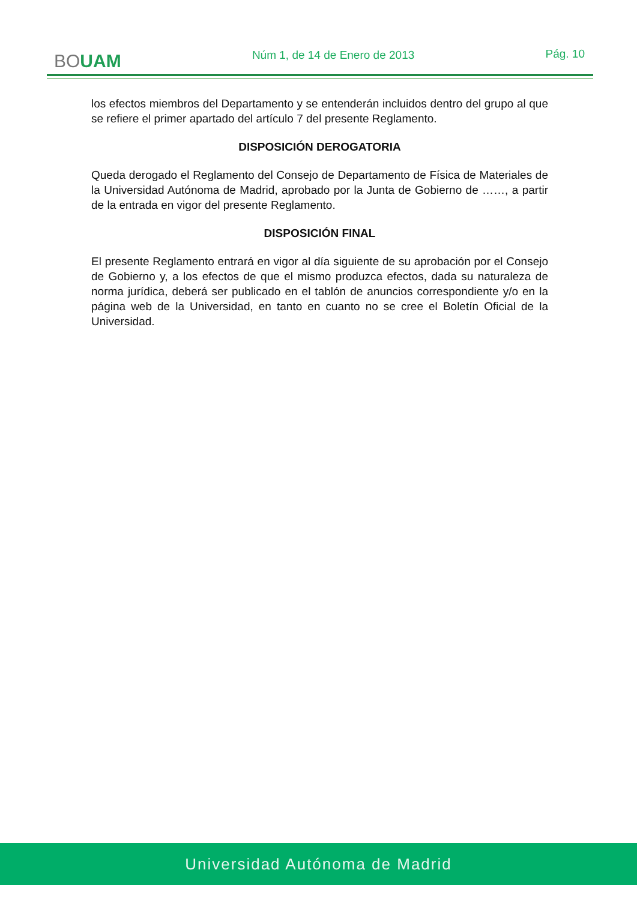BOUAM
Núm 1, de 14 de Enero de 2013 Pág. 10
los efectos miembros del Departamento y se entenderán incluidos dentro del grupo al que se refiere el primer apartado del artículo 7 del presente Reglamento.
DISPOSICIÓN DEROGATORIA
Queda derogado el Reglamento del Consejo de Departamento de Física de Materiales de la Universidad Autónoma de Madrid, aprobado por la Junta de Gobierno de ……, a partir de la entrada en vigor del presente Reglamento.
DISPOSICIÓN FINAL
El presente Reglamento entrará en vigor al día siguiente de su aprobación por el Consejo de Gobierno y, a los efectos de que el mismo produzca efectos, dada su naturaleza de norma jurídica, deberá ser publicado en el tablón de anuncios correspondiente y/o en la página web de la Universidad, en tanto en cuanto no se cree el Boletín Oficial de la Universidad.
Universidad Autónoma de Madrid